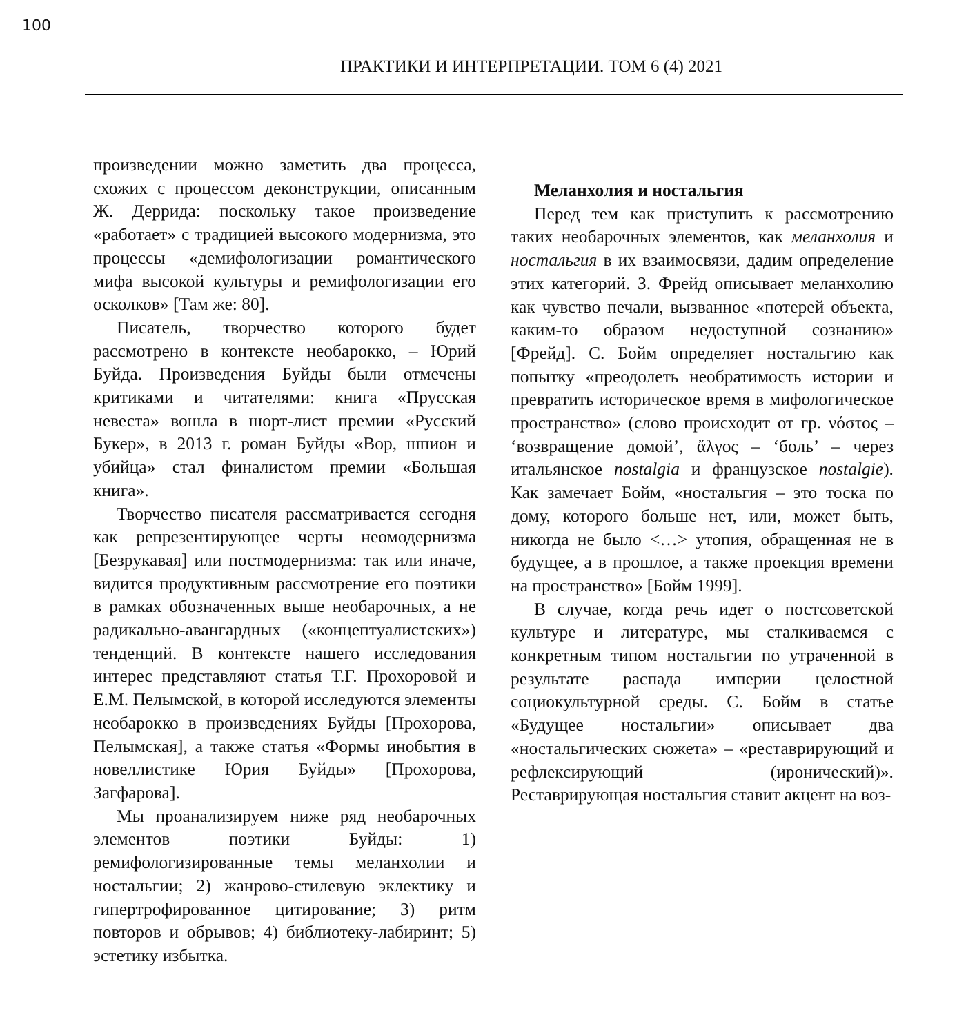100
ПРАКТИКИ И ИНТЕРПРЕТАЦИИ. ТОМ 6 (4) 2021
произведении можно заметить два процесса, схожих с процессом деконструкции, описанным Ж. Деррида: поскольку такое произведение «работает» с традицией высокого модернизма, это процессы «демифологизации романтического мифа высокой культуры и ремифологизации его осколков» [Там же: 80].
Писатель, творчество которого будет рассмотрено в контексте необарокко, – Юрий Буйда. Произведения Буйды были отмечены критиками и читателями: книга «Прусская невеста» вошла в шорт-лист премии «Русский Букер», в 2013 г. роман Буйды «Вор, шпион и убийца» стал финалистом премии «Большая книга».
Творчество писателя рассматривается сегодня как репрезентирующее черты неомодернизма [Безрукавая] или постмодернизма: так или иначе, видится продуктивным рассмотрение его поэтики в рамках обозначенных выше необарочных, а не радикально-авангардных («концептуалистских») тенденций. В контексте нашего исследования интерес представляют статья Т.Г. Прохоровой и Е.М. Пелымской, в которой исследуются элементы необарокко в произведениях Буйды [Прохорова, Пелымская], а также статья «Формы инобытия в новеллистике Юрия Буйды» [Прохорова, Загфарова].
Мы проанализируем ниже ряд необарочных элементов поэтики Буйды: 1) ремифологизированные темы меланхолии и ностальгии; 2) жанрово-стилевую эклектику и гипертрофированное цитирование; 3) ритм повторов и обрывов; 4) библиотеку-лабиринт; 5) эстетику избытка.
Меланхолия и ностальгия
Перед тем как приступить к рассмотрению таких необарочных элементов, как меланхолия и ностальгия в их взаимосвязи, дадим определение этих категорий. З. Фрейд описывает меланхолию как чувство печали, вызванное «потерей объекта, каким-то образом недоступной сознанию» [Фрейд]. С. Бойм определяет ностальгию как попытку «преодолеть необратимость истории и превратить историческое время в мифологическое пространство» (слово происходит от гр. νόστος – ‘возвращение домой’, ἄλγος – ‘боль’ – через итальянское nostalgia и французское nostalgie). Как замечает Бойм, «ностальгия – это тоска по дому, которого больше нет, или, может быть, никогда не было <…> утопия, обращенная не в будущее, а в прошлое, а также проекция времени на пространство» [Бойм 1999].
В случае, когда речь идет о постсоветской культуре и литературе, мы сталкиваемся с конкретным типом ностальгии по утраченной в результате распада империи целостной социокультурной среды. С. Бойм в статье «Будущее ностальгии» описывает два «ностальгических сюжета» – «реставрирующий и рефлексирующий (иронический)». Реставрирующая ностальгия ставит акцент на воз-